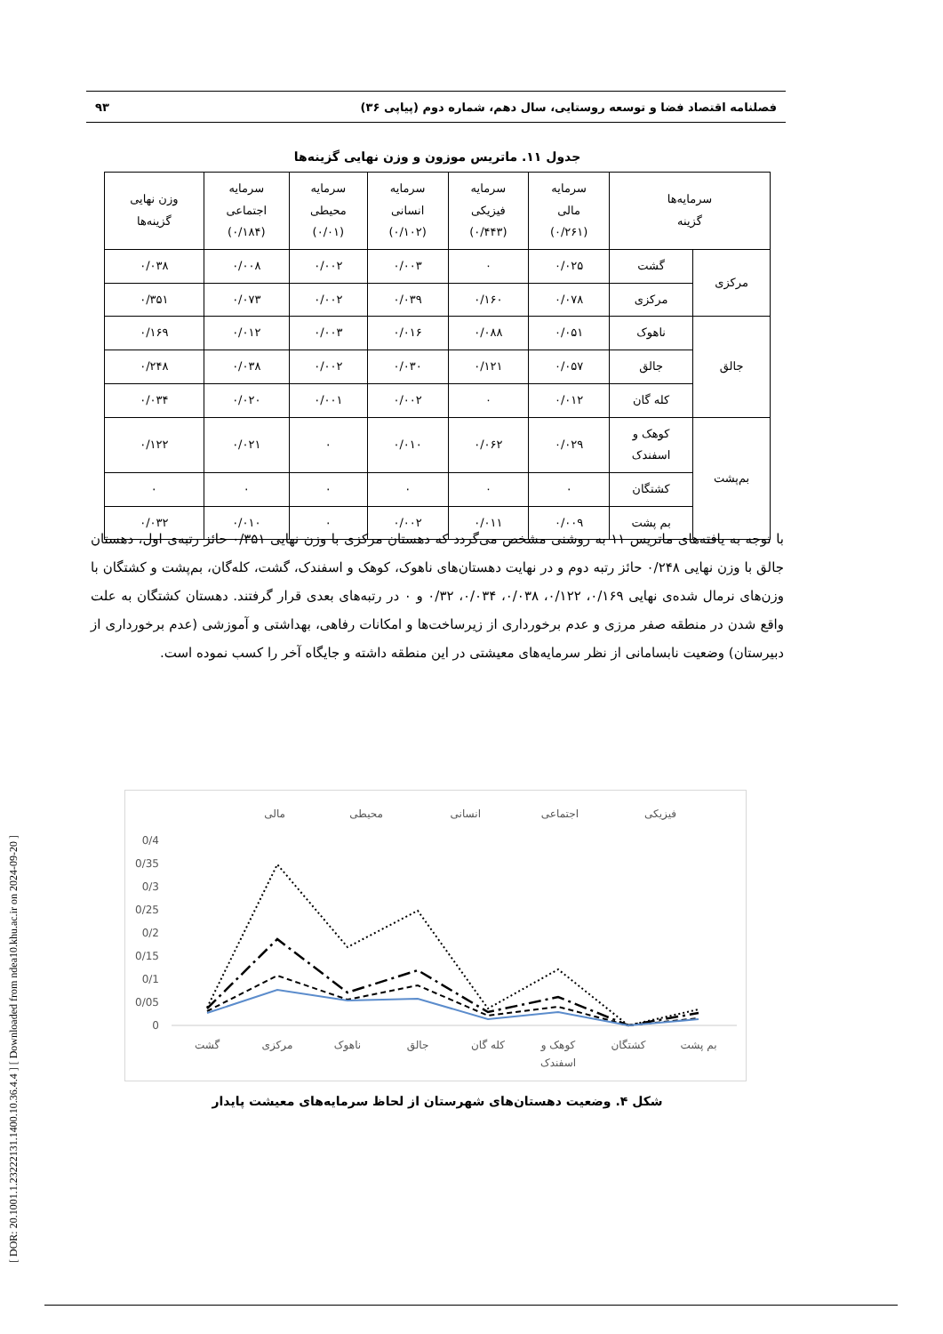[ DOR: 20.1001.1.23222131.1400.10.36.4.4 ] [ Downloaded from ndea10.khu.ac.ir on 2024-09-20 ]
فصلنامه اقتصاد فضا و توسعه روستایی، سال دهم، شماره دوم (پیاپی ۳۶) ۹۳
جدول ۱۱. ماتریس موزون و وزن نهایی گزینه‌ها
| سرمایه‌ها گزینه | | سرمایه مالی (۰/۲۶۱) | سرمایه فیزیکی (۰/۴۴۳) | سرمایه انسانی (۰/۱۰۲) | سرمایه محیطی (۰/۰۱) | سرمایه اجتماعی (۰/۱۸۴) | وزن نهایی گزینه‌ها |
| --- | --- | --- | --- | --- | --- | --- | --- |
| مرکزی | گشت | ۰/۰۲۵ | ۰ | ۰/۰۰۳ | ۰/۰۰۲ | ۰/۰۰۸ | ۰/۰۳۸ |
| | مرکزی | ۰/۰۷۸ | ۰/۱۶۰ | ۰/۰۳۹ | ۰/۰۰۲ | ۰/۰۷۳ | ۰/۳۵۱ |
| جالق | ناهوک | ۰/۰۵۱ | ۰/۰۸۸ | ۰/۰۱۶ | ۰/۰۰۳ | ۰/۰۱۲ | ۰/۱۶۹ |
| | جالق | ۰/۰۵۷ | ۰/۱۲۱ | ۰/۰۳۰ | ۰/۰۰۲ | ۰/۰۳۸ | ۰/۲۴۸ |
| | کله گان | ۰/۰۱۲ | ۰ | ۰/۰۰۲ | ۰/۰۰۱ | ۰/۰۲۰ | ۰/۰۳۴ |
| بم‌پشت | کوهک و اسفندک | ۰/۰۲۹ | ۰/۰۶۲ | ۰/۰۱۰ | ۰ | ۰/۰۲۱ | ۰/۱۲۲ |
| | کشتگان | ۰ | ۰ | ۰ | ۰ | ۰ | ۰ |
| | بم پشت | ۰/۰۰۹ | ۰/۰۱۱ | ۰/۰۰۲ | ۰ | ۰/۰۱۰ | ۰/۰۳۲ |
با توجه به یافته‌های ماتریس ۱۱ به روشنی مشخص می‌گردد که دهستان مرکزی با وزن نهایی ۰/۳۵۱ حائز رتبه‌ی اول، دهستان جالق با وزن نهایی ۰/۲۴۸ حائز رتبه دوم و در نهایت دهستان‌های ناهوک، کوهک و اسفندک، گشت، کله‌گان، بم‌پشت و کشتگان با وزن‌های نرمال شده‌ی نهایی ۰/۱۶۹، ۰/۱۲۲، ۰/۰۳۸، ۰/۰۳۴، ۰/۳۲ و ۰ در رتبه‌های بعدی قرار گرفتند. دهستان کشتگان به علت واقع شدن در منطقه صفر مرزی و عدم برخورداری از زیرساخت‌ها و امکانات رفاهی، بهداشتی و آموزشی (عدم برخورداری از دبیرستان) وضعیت نابسامانی از نظر سرمایه‌های معیشتی در این منطقه داشته و جایگاه آخر را کسب نموده است.
فیزیکی
اجتماعی
انسانی
محیطی
مالی
0/4
0/35
0/3
0/25
0/2
0/15
0/1
0/05
0
گشت
مرکزی
ناهوک
جالق
کله گان
کوهک و
اسفندک
کشتگان
بم پشت
شکل ۴. وضعیت دهستان‌های شهرستان از لحاظ سرمایه‌های معیشت پایدار